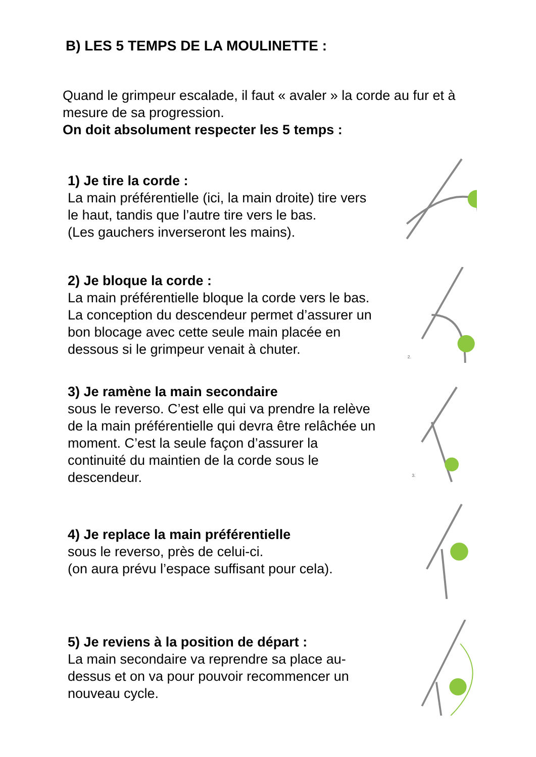B) LES 5 TEMPS DE LA MOULINETTE :
Quand le grimpeur escalade, il faut « avaler » la corde au fur et à mesure de sa progression.
On doit absolument respecter les 5 temps :
1) Je tire la corde :
La main préférentielle (ici, la main droite) tire vers le haut, tandis que l’autre tire vers le bas.
(Les gauchers inverseront les mains).
2) Je bloque la corde :
La main préférentielle bloque la corde vers le bas. La conception du descendeur permet d’assurer un bon blocage avec cette seule main placée en dessous si le grimpeur venait à chuter.
2.
3) Je ramène la main secondaire
sous le reverso. C’est elle qui va prendre la relève de la main préférentielle qui devra être relâchée un moment. C’est la seule façon d’assurer la continuité du maintien de la corde sous le descendeur.
3.
4) Je replace la main préférentielle
sous le reverso, près de celui-ci.
(on aura prévu l’espace suffisant pour cela).
5) Je reviens à la position de départ :
La main secondaire va reprendre sa place au-dessus et on va pour pouvoir recommencer un nouveau cycle.